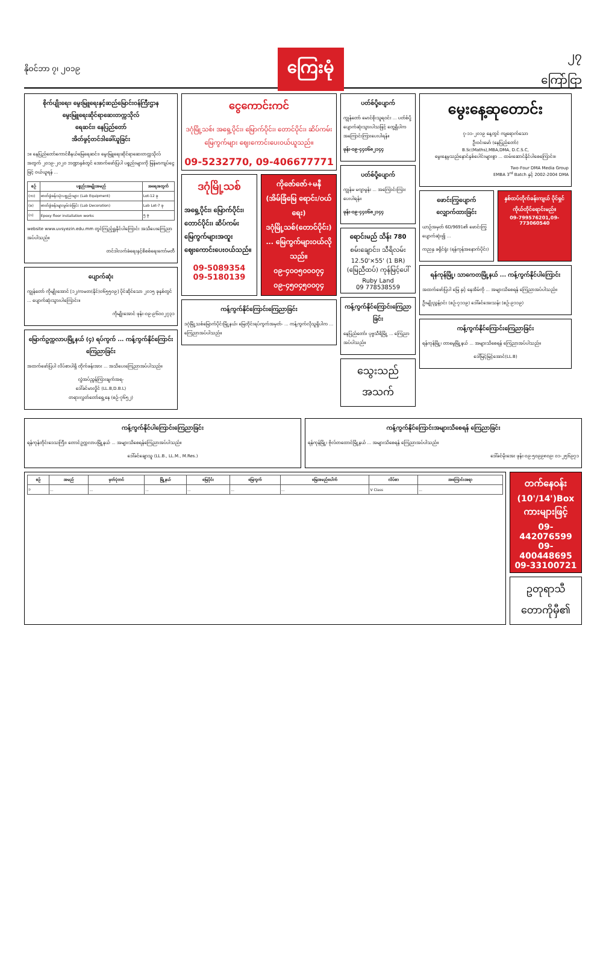နိုဝင်ဘာ ၇၊ ၂၀၁၉
ကြေးမုံ
၂၇
ကြော်ငြာ
စိုက်ပျိုးရေး၊ မွေးမြူရေးနှင့်ဆည်မြောင်းဝန်ကြီးဌာန
မွေးမြူရေးဆိုင်ရာဆေးတက္ကသိုလ်
ရေဆင်း၊ နေပြည်တော်
အိတ်ဖွင့်တင်ဒါခေါ်ယူခြင်း
၁။ နေပြည်တော်ကောင်စီနယ်မြေရေဆင်း၊ မွေးမြူရေးဆိုင်ရာဆေးတက္ကသိုလ်အတွက် ၂၀၁၉-၂၀၂၀ ဘဏ္ဍာနှစ်တွင် အောက်ဖော်ပြပါ ပစ္စည်းများကို မြန်မာကျပ်ငွေဖြင့် ဝယ်ယူရန် ...
| စဉ် | ပစ္စည်းအမျိုးအမည် | အရေအတွက် |
| --- | --- | --- |
| (က) | ဓာတ်ခွဲခန်းသုံးပစ္စည်းများ (Lab Equipment) | Lot-12 ခု |
| (ခ) | ဓာတ်ခွဲခန်းများမွမ်းမံခြင်း (Lab Decoration) | Lab Lot-7 ခု |
| (ဂ) | Epoxy floor installation works | ၅ ခု |
website www.uvsyezin.edu.mm တွင်ကြည့်ရှုနိုင်ပါကြောင်း အသိပေးကြေညာအပ်ပါသည်။
တင်ဒါလက်ခံရေးနှင့်စိစစ်ရေးကော်မတီ
ပျောက်ဆုံး
ကျွန်တော် ကိုမျိုးအောင် [၁၂/ကမတ(နိုင်)၀၆၅၅၀၉] ပိုင်ဆိုင်သော ၂၀၁၅ ခုနှစ်တွင် ... ပျောက်ဆုံးသွားပါကြောင်း။
ကိုမျိုးအောင် ဖုန်း-၀၉-၉၆၀၀၂၇၃၁
မြောက်ဥက္ကလာပမြို့နယ် (၄) ရပ်ကွက် ... ကန့်ကွက်နိုင်ကြောင်း ကြေညာခြင်း
အထက်ဖော်ပြပါ လိပ်စာပါရှိ တိုက်ခန်းအား ... အသိပေးကြေညာအပ်ပါသည်။
လွှဲအပ်ညွှန်ကြားချက်အရ-
ဒေါ်ခင်မာလှိုင် (LL.B,D.B.L)
တရားလွှတ်တော်ရှေ့နေ (စဉ်-၇၆၅၂)
ငွေကောင်းကင်
ဒဂုံမြို့သစ်၊ အရှေ့ပိုင်း၊ မြောက်ပိုင်း၊ တောင်ပိုင်း၊ ဆိပ်ကမ်းမြေကွက်များ ဈေးကောင်းပေးဝယ်ယူသည်။
09-5232770, 09-406677771
ဒဂုံမြို့သစ်
အရှေ့ပိုင်း၊ မြောက်ပိုင်း၊ တောင်ပိုင်း၊ ဆိပ်ကမ်း မြေကွက်များအထူး ဈေးကောင်းပေးဝယ်သည်။
09-5089354
09-5180139
ကိုဇော်ဇော်+မနီ
(အိမ်ခြံမြေ ရောင်း/ဝယ်ရေး)
ဒဂုံမြို့သစ်(တောင်ပိုင်း) ... မြေကွက်များဝယ်လိုသည်။
၀၉-၄၀၀၅၀၀၀၇၄
၀၉-၄၅၀၄၅၀၀၇၄
ကန့်ကွက်နိုင်ကြောင်းကြေညာခြင်း
ဒဂုံမြို့သစ်မြောက်ပိုင်းမြို့နယ်၊ မြေတိုင်းရပ်ကွက်အမှတ်- ... ကန့်ကွက်လိုသူရှိပါက ... ကြေညာအပ်ပါသည်။
ပတ်စ်ပို့ပျောက်
ကျွန်တော် မောင်စိုးသူရဝင်း ... ပတ်စ်ပို့ပျောက်ဆုံးသွားပါသဖြင့် တွေ့ရှိပါက အကြောင်းကြားပေးပါရန်။
ဖုန်း-၀၉-၄၄၀၆၈၂၁၄၄
ပတ်စ်ပို့ပျောက်
ကျွန်မ မဂျာမွန်း ... အကြောင်းကြားပေးပါရန်။
ဖုန်း-၀၉-၄၄၀၆၈၂၁၄၄
ရောင်းမည် သိန်း 780
စမ်းချောင်း၊ သီရိလမ်း
12.50'×55' (1 BR)
(မြေညီထပ်) ကုန်မြင့်ပေါ်
Ruby Land
09 778538559
ကန့်ကွက်နိုင်ကြောင်းကြေညာခြင်း
နေပြည်တော်၊ ပုဗ္ဗသီရိမြို့ ... ကြေညာအပ်ပါသည်။
သွေးသည်အသက်
မွေးနေ့ဆုတောင်း
၇-၁၁-၂၀၁၉ နေ့တွင် ကျရောက်သော
ဦးဝင်းမော် (နေပြည်တော်)
B.Sc(Maths),MBA,DMA, D.C.S.C,
မွေးနေ့မှသည်နောင်နှစ်ပေါင်းများစွာ ... ထမ်းဆောင်နိုင်ပါစေကြောင်း။
Two-Four DMA Media Group
EMBA 3<sup>rd</sup> Batch နှင့် 2002-2004 DMA
ဖောင်းကြွပျောက်
လျှောက်ထားခြင်း
ယာဉ်အမှတ် 6D/9691၏ ဖောင်းကြွပျောက်ဆုံး၍ ...
ကညနှ ခရိုင်ရုံး (ရန်ကုန်အနောက်ပိုင်း)
နှစ်ထပ်တိုက်ခန်းကျယ် ပိုင်ရှင်ကိုယ်တိုင်ရောင်းမည်။
09-799576201,09-773060540
ရန်ကုန်မြို့၊ သာကေတမြို့နယ် ... ကန့်ကွက်နိုင်ပါကြောင်း
အထက်ဖော်ပြပါ မြေ နှင့် နေအိမ်ကို ... အများသိစေရန် ကြေညာအပ်ပါသည်။
ဦးမျိုးညွှန့်ဝင်း (စဉ်-၇၁၁၉) ဒေါ်ခင်အေးသန်း (စဉ်-၉၁၁၉)
ကန့်ကွက်နိုင်ကြောင်းကြေညာခြင်း
ရန်ကုန်မြို့၊ တာမွေမြို့နယ် ... အများသိစေရန် ကြေညာအပ်ပါသည်။
ဒေါ်မြင့်မြင့်အောင်(LL.B)
ကန့်ကွက်နိုင်ပါကြောင်းကြေညာခြင်း
ရန်ကုန်တိုင်းဒေသကြီး၊ တောင်ဥက္ကလာပမြို့နယ် ... အများသိစေရန်ကြေညာအပ်ပါသည်။
ဒေါ်ခင်ချောသူ (LL.B., LL.M., M.Res.)
ကန့်ကွက်နိုင်ကြောင်းအများသိစေရန် ကြေညာခြင်း
ရန်ကုန်မြို့၊ ဗိုလ်တထောင်မြို့နယ် ... အများသိစေရန် ကြေညာအပ်ပါသည်။
ဒေါ်ခင်မိုးအေး ဖုန်း-၀၉-၅၀၉၉၈၀၉၊ ၀၁-၂၅၆၉၇၁
| စဉ် | အမည် | မှတ်ပုံတင် | မြို့နယ် | မြေပိုင်း | မြေကွက် | မြေအမည်ပေါက် | လိပ်စာ | အကြောင်းအရာ |
| --- | --- | --- | --- | --- | --- | --- | --- | --- |
| ၁ | ... | ... | ... | ... | ... | ... | V Class | ... |
တက်နေဝန်း
(10'/14')Box ကားများဖြင့်
09-442076599
09-400448695
09-33100721
ဥတုရာသီ
တောကိုမှီ၏